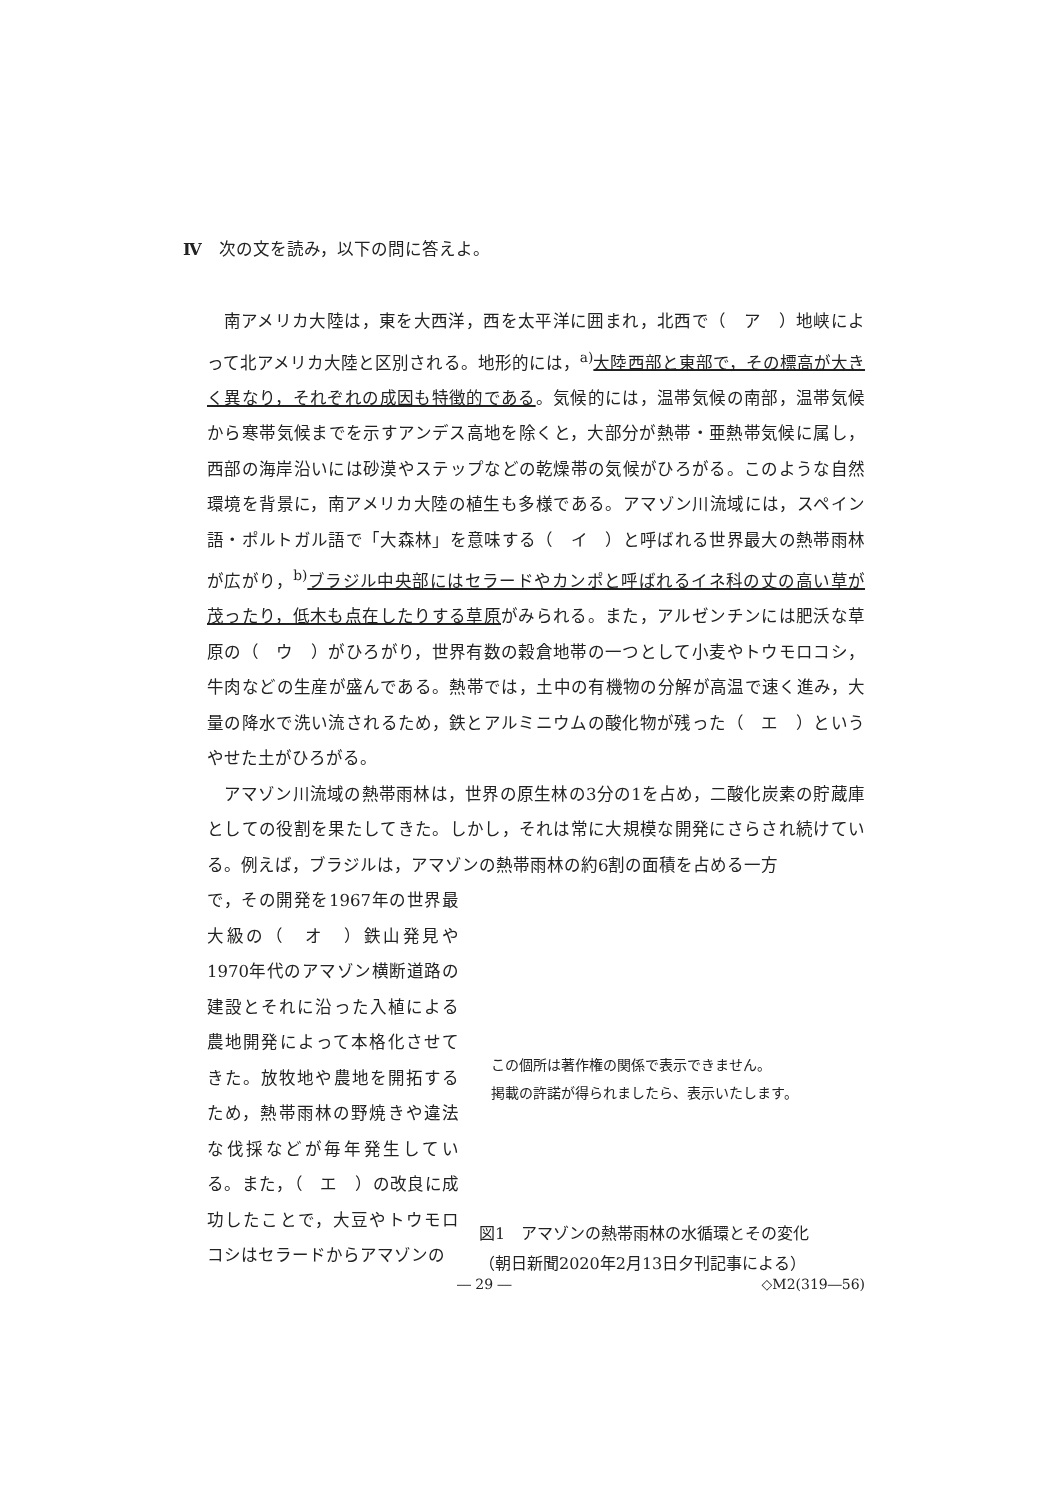Ⅳ　次の文を読み，以下の問に答えよ。
南アメリカ大陸は，東を大西洋，西を太平洋に囲まれ，北西で（　ア　）地峡によって北アメリカ大陸と区別される。地形的には，<sup>a)</sup>大陸西部と東部で，その標高が大きく異なり，それぞれの成因も特徴的である。気候的には，温帯気候の南部，温帯気候から寒帯気候までを示すアンデス高地を除くと，大部分が熱帯・亜熱帯気候に属し，西部の海岸沿いには砂漠やステップなどの乾燥帯の気候がひろがる。このような自然環境を背景に，南アメリカ大陸の植生も多様である。アマゾン川流域には，スペイン語・ポルトガル語で「大森林」を意味する（　イ　）と呼ばれる世界最大の熱帯雨林が広がり，<sup>b)</sup>ブラジル中央部にはセラードやカンポと呼ばれるイネ科の丈の高い草が茂ったり，低木も点在したりする草原がみられる。また，アルゼンチンには肥沃な草原の（　ウ　）がひろがり，世界有数の穀倉地帯の一つとして小麦やトウモロコシ，牛肉などの生産が盛んである。熱帯では，土中の有機物の分解が高温で速く進み，大量の降水で洗い流されるため，鉄とアルミニウムの酸化物が残った（　エ　）というやせた土がひろがる。
アマゾン川流域の熱帯雨林は，世界の原生林の3分の1を占め，二酸化炭素の貯蔵庫としての役割を果たしてきた。しかし，それは常に大規模な開発にさらされ続けている。例えば，ブラジルは，アマゾンの熱帯雨林の約6割の面積を占める一方
で，その開発を1967年の世界最大級の（　オ　）鉄山発見や1970年代のアマゾン横断道路の建設とそれに沿った入植による農地開発によって本格化させてきた。放牧地や農地を開拓するため，熱帯雨林の野焼きや違法な伐採などが毎年発生している。また，（　エ　）の改良に成功したことで，大豆やトウモロコシはセラードからアマゾンの
この個所は著作権の関係で表示できません。
掲載の許諾が得られましたら、表示いたします。
図1　アマゾンの熱帯雨林の水循環とその変化
（朝日新聞2020年2月13日夕刊記事による）
― 29 ― ◇M2(319―56)